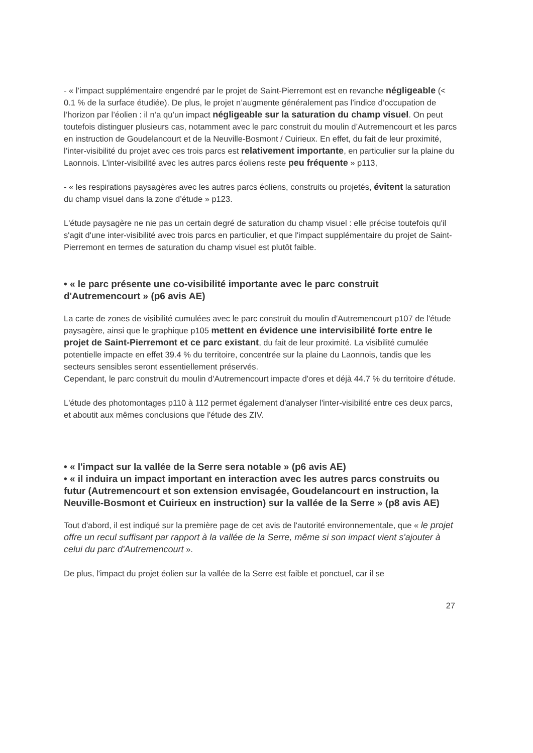- « l’impact supplémentaire engendré par le projet de Saint-Pierremont est en revanche négligeable (< 0.1 % de la surface étudiée). De plus, le projet n’augmente généralement pas l’indice d’occupation de l’horizon par l’éolien : il n’a qu’un impact négligeable sur la saturation du champ visuel. On peut toutefois distinguer plusieurs cas, notamment avec le parc construit du moulin d’Autremencourt et les parcs en instruction de Goudelancourt et de la Neuville-Bosmont / Cuirieux. En effet, du fait de leur proximité, l’inter-visibilité du projet avec ces trois parcs est relativement importante, en particulier sur la plaine du Laonnois. L’inter-visibilité avec les autres parcs éoliens reste peu fréquente » p113,
- « les respirations paysagères avec les autres parcs éoliens, construits ou projetés, évitent la saturation du champ visuel dans la zone d’étude » p123.
L'étude paysagère ne nie pas un certain degré de saturation du champ visuel : elle précise toutefois qu'il s'agit d'une inter-visibilité avec trois parcs en particulier, et que l'impact supplémentaire du projet de Saint-Pierremont en termes de saturation du champ visuel est plutôt faible.
• « le parc présente une co-visibilité importante avec le parc construit d'Autremencourt » (p6 avis AE)
La carte de zones de visibilité cumulées avec le parc construit du moulin d'Autremencourt p107 de l'étude paysagère, ainsi que le graphique p105 mettent en évidence une intervisibilité forte entre le projet de Saint-Pierremont et ce parc existant, du fait de leur proximité. La visibilité cumulée potentielle impacte en effet 39.4 % du territoire, concentrée sur la plaine du Laonnois, tandis que les secteurs sensibles seront essentiellement préservés.
Cependant, le parc construit du moulin d'Autremencourt impacte d'ores et déjà 44.7 % du territoire d'étude.
L'étude des photomontages p110 à 112 permet également d'analyser l'inter-visibilité entre ces deux parcs, et aboutit aux mêmes conclusions que l'étude des ZIV.
• « l'impact sur la vallée de la Serre sera notable » (p6 avis AE)
• « il induira un impact important en interaction avec les autres parcs construits ou futur (Autremencourt et son extension envisagée, Goudelancourt en instruction, la Neuville-Bosmont et Cuirieux en instruction) sur la vallée de la Serre » (p8 avis AE)
Tout d'abord, il est indiqué sur la première page de cet avis de l'autorité environnementale, que « le projet offre un recul suffisant par rapport à la vallée de la Serre, même si son impact vient s'ajouter à celui du parc d'Autremencourt ».
De plus, l'impact du projet éolien sur la vallée de la Serre est faible et ponctuel, car il se
27